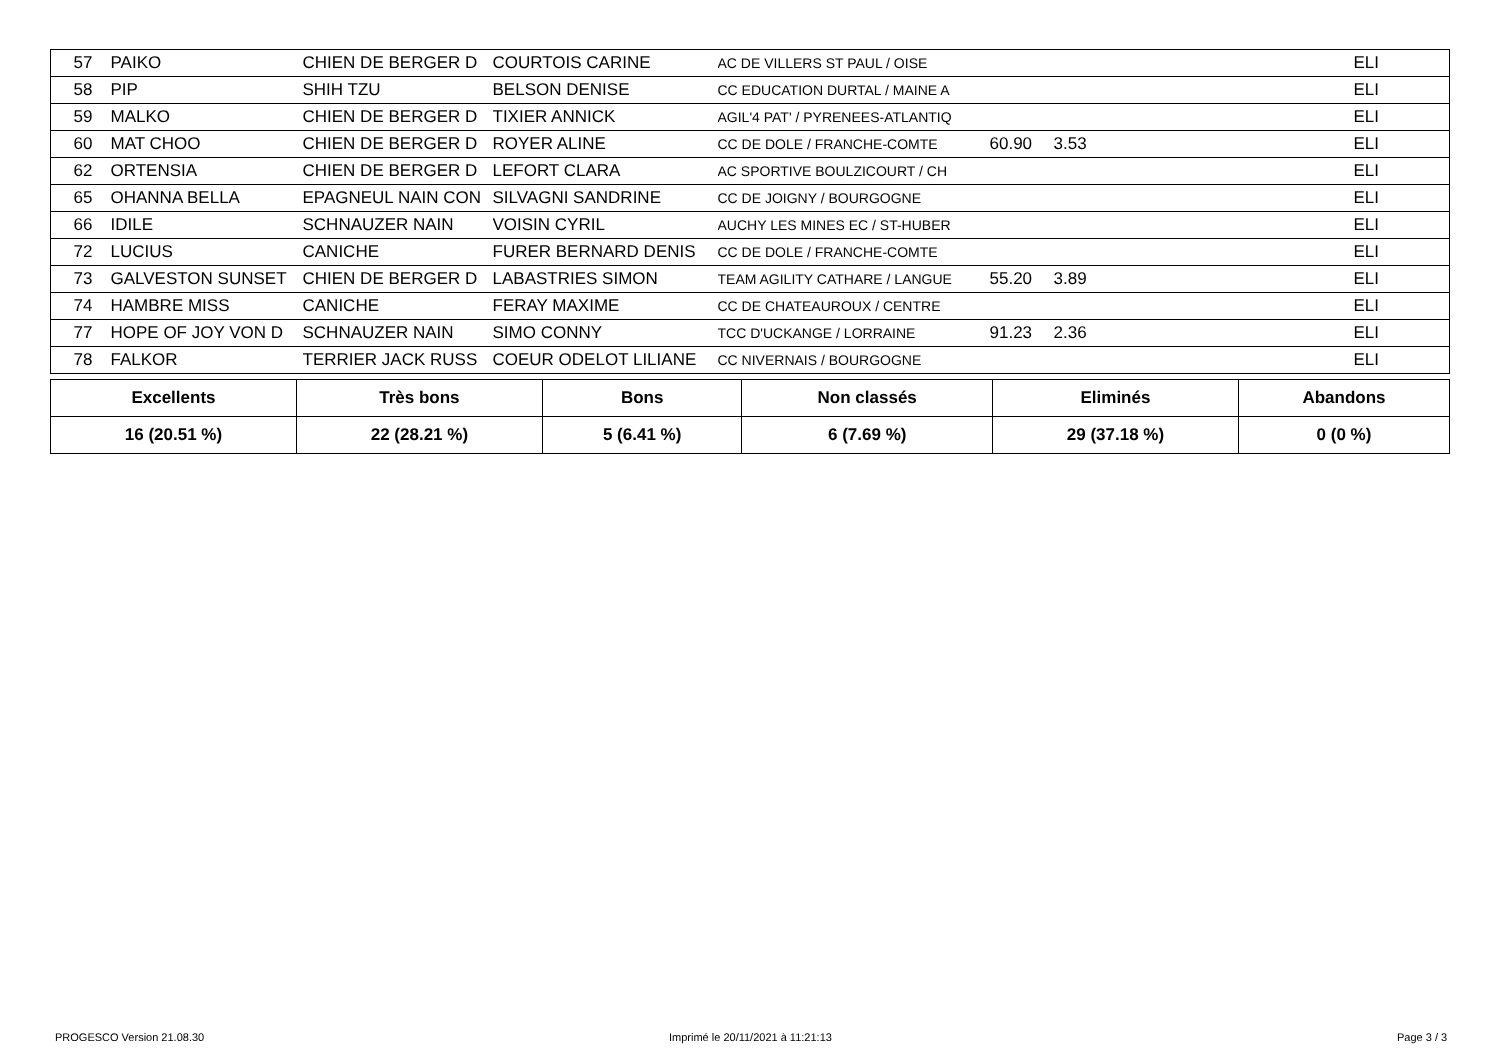| 57 | | PAIKO | CHIEN DE BERGER D | COURTOIS CARINE | AC DE VILLERS ST PAUL / OISE | | | ELI |
| 58 | | PIP | SHIH TZU | BELSON DENISE | CC EDUCATION DURTAL / MAINE A | | | ELI |
| 59 | | MALKO | CHIEN DE BERGER D | TIXIER ANNICK | AGIL'4 PAT' / PYRENEES-ATLANTIQ | | | ELI |
| 60 | | MAT CHOO | CHIEN DE BERGER D | ROYER ALINE | CC DE DOLE / FRANCHE-COMTE | 60.90 | 3.53 | ELI |
| 62 | | ORTENSIA | CHIEN DE BERGER D | LEFORT CLARA | AC SPORTIVE BOULZICOURT / CH | | | ELI |
| 65 | | OHANNA BELLA | EPAGNEUL NAIN CON | SILVAGNI SANDRINE | CC DE JOIGNY / BOURGOGNE | | | ELI |
| 66 | | IDILE | SCHNAUZER NAIN | VOISIN CYRIL | AUCHY LES MINES EC / ST-HUBER | | | ELI |
| 72 | | LUCIUS | CANICHE | FURER BERNARD DENIS | CC DE DOLE / FRANCHE-COMTE | | | ELI |
| 73 | | GALVESTON SUNSET | CHIEN DE BERGER D | LABASTRIES SIMON | TEAM AGILITY CATHARE / LANGUE | 55.20 | 3.89 | ELI |
| 74 | | HAMBRE MISS | CANICHE | FERAY MAXIME | CC DE CHATEAUROUX / CENTRE | | | ELI |
| 77 | | HOPE OF JOY VON D | SCHNAUZER NAIN | SIMO CONNY | TCC D'UCKANGE / LORRAINE | 91.23 | 2.36 | ELI |
| 78 | | FALKOR | TERRIER JACK RUSS | COEUR ODELOT LILIANE | CC NIVERNAIS / BOURGOGNE | | | ELI |
| Excellents | Très bons | Bons | Non classés | Eliminés | Abandons |
| --- | --- | --- | --- | --- | --- |
| 16 (20.51 %) | 22 (28.21 %) | 5 (6.41 %) | 6 (7.69 %) | 29 (37.18 %) | 0 (0 %) |
PROGESCO Version 21.08.30
Imprimé le 20/11/2021 à 11:21:13
Page 3 / 3